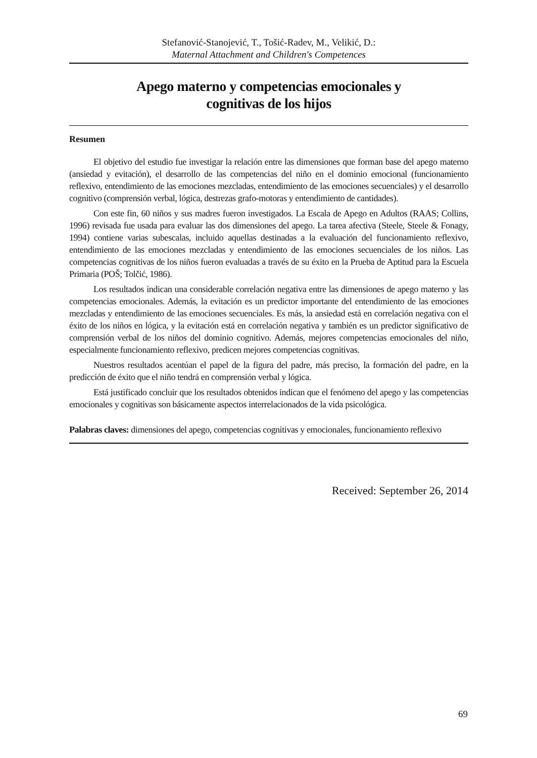Stefanović-Stanojević, T., Tošić-Radev, M., Velikić, D.:
Maternal Attachment and Children's Competences
Apego materno y competencias emocionales y cognitivas de los hijos
Resumen
El objetivo del estudio fue investigar la relación entre las dimensiones que forman base del apego materno (ansiedad y evitación), el desarrollo de las competencias del niño en el dominio emocional (funcionamiento reflexivo, entendimiento de las emociones mezcladas, entendimiento de las emociones secuenciales) y el desarrollo cognitivo (comprensión verbal, lógica, destrezas grafo-motoras y entendimiento de cantidades).
Con este fin, 60 niños y sus madres fueron investigados. La Escala de Apego en Adultos (RAAS; Collins, 1996) revisada fue usada para evaluar las dos dimensiones del apego. La tarea afectiva (Steele, Steele & Fonagy, 1994) contiene varias subescalas, incluido aquellas destinadas a la evaluación del funcionamiento reflexivo, entendimiento de las emociones mezcladas y entendimiento de las emociones secuenciales de los niños. Las competencias cognitivas de los niños fueron evaluadas a través de su éxito en la Prueba de Aptitud para la Escuela Primaria (POŠ; Tolčić, 1986).
Los resultados indican una considerable correlación negativa entre las dimensiones de apego materno y las competencias emocionales. Además, la evitación es un predictor importante del entendimiento de las emociones mezcladas y entendimiento de las emociones secuenciales. Es más, la ansiedad está en correlación negativa con el éxito de los niños en lógica, y la evitación está en correlación negativa y también es un predictor significativo de comprensión verbal de los niños del dominio cognitivo. Además, mejores competencias emocionales del niño, especialmente funcionamiento reflexivo, predicen mejores competencias cognitivas.
Nuestros resultados acentúan el papel de la figura del padre, más preciso, la formación del padre, en la predicción de éxito que el niño tendrá en comprensión verbal y lógica.
Está justificado concluir que los resultados obtenidos indican que el fenómeno del apego y las competencias emocionales y cognitivas son básicamente aspectos interrelacionados de la vida psicológica.
Palabras claves: dimensiones del apego, competencias cognitivas y emocionales, funcionamiento reflexivo
Received: September 26, 2014
69